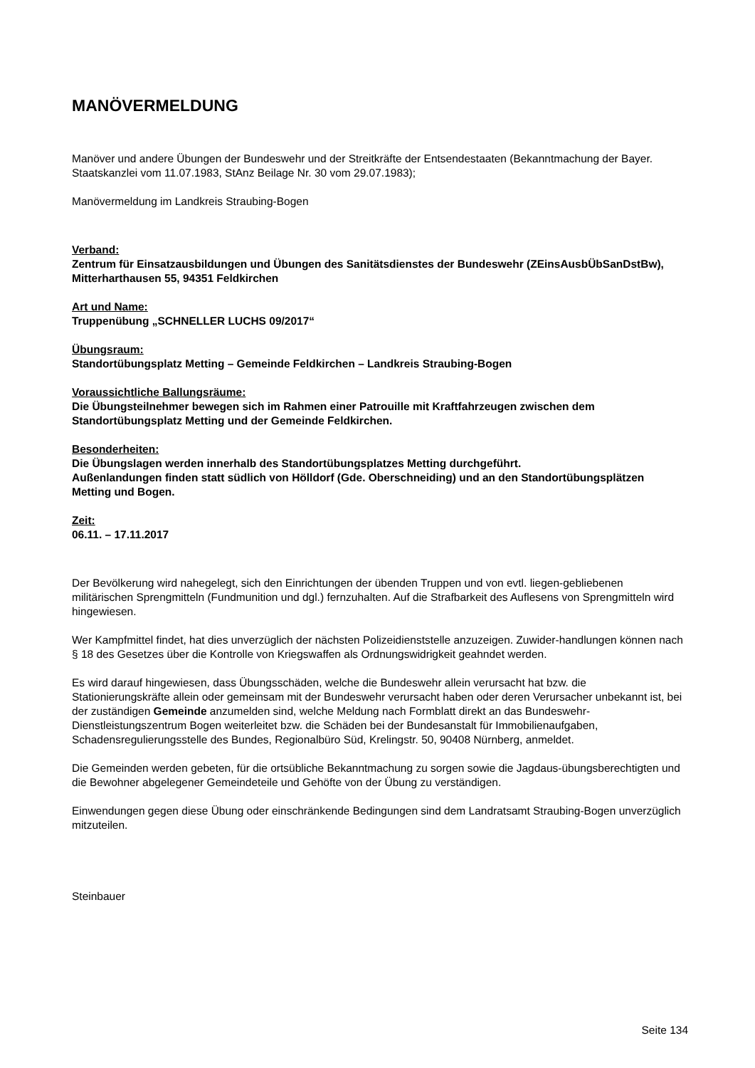MANÖVERMELDUNG
Manöver und andere Übungen der Bundeswehr und der Streitkräfte der Entsendestaaten (Bekanntmachung der Bayer. Staatskanzlei vom 11.07.1983, StAnz Beilage Nr. 30 vom 29.07.1983);
Manövermeldung im Landkreis Straubing-Bogen
Verband:
Zentrum für Einsatzausbildungen und Übungen des Sanitätsdienstes der Bundeswehr (ZEinsAusbÜbSanDstBw), Mitterharthausen 55, 94351 Feldkirchen
Art und Name:
Truppenübung „SCHNELLER LUCHS 09/2017“
Übungsraum:
Standortübungsplatz Metting – Gemeinde Feldkirchen – Landkreis Straubing-Bogen
Voraussichtliche Ballungsräume:
Die Übungsteilnehmer bewegen sich im Rahmen einer Patrouille mit Kraftfahrzeugen zwischen dem Standortübungsplatz Metting und der Gemeinde Feldkirchen.
Besonderheiten:
Die Übungslagen werden innerhalb des Standortübungsplatzes Metting durchgeführt.
Außenlandungen finden statt südlich von Hölldorf (Gde. Oberschneiding) und an den Standortübungsplätzen Metting und Bogen.
Zeit:
06.11. – 17.11.2017
Der Bevölkerung wird nahegelegt, sich den Einrichtungen der übenden Truppen und von evtl. liegen-gebliebenen militärischen Sprengmitteln (Fundmunition und dgl.) fernzuhalten. Auf die Strafbarkeit des Auflesens von Sprengmitteln wird hingewiesen.
Wer Kampfmittel findet, hat dies unverzüglich der nächsten Polizeidienststelle anzuzeigen. Zuwider-handlungen können nach § 18 des Gesetzes über die Kontrolle von Kriegswaffen als Ordnungswidrigkeit geahndet werden.
Es wird darauf hingewiesen, dass Übungsschäden, welche die Bundeswehr allein verursacht hat bzw. die Stationierungskräfte allein oder gemeinsam mit der Bundeswehr verursacht haben oder deren Verursacher unbekannt ist, bei der zuständigen Gemeinde anzumelden sind, welche Meldung nach Formblatt direkt an das Bundeswehr-Dienstleistungszentrum Bogen weiterleitet bzw. die Schäden bei der Bundesanstalt für Immobilienaufgaben, Schadensregulierungsstelle des Bundes, Regionalbüro Süd, Krelingstr. 50, 90408 Nürnberg, anmeldet.
Die Gemeinden werden gebeten, für die ortsübliche Bekanntmachung zu sorgen sowie die Jagdaus-übungsberechtigten und die Bewohner abgelegener Gemeindeteile und Gehöfte von der Übung zu verständigen.
Einwendungen gegen diese Übung oder einschränkende Bedingungen sind dem Landratsamt Straubing-Bogen unverzüglich mitzuteilen.
Steinbauer
Seite 134